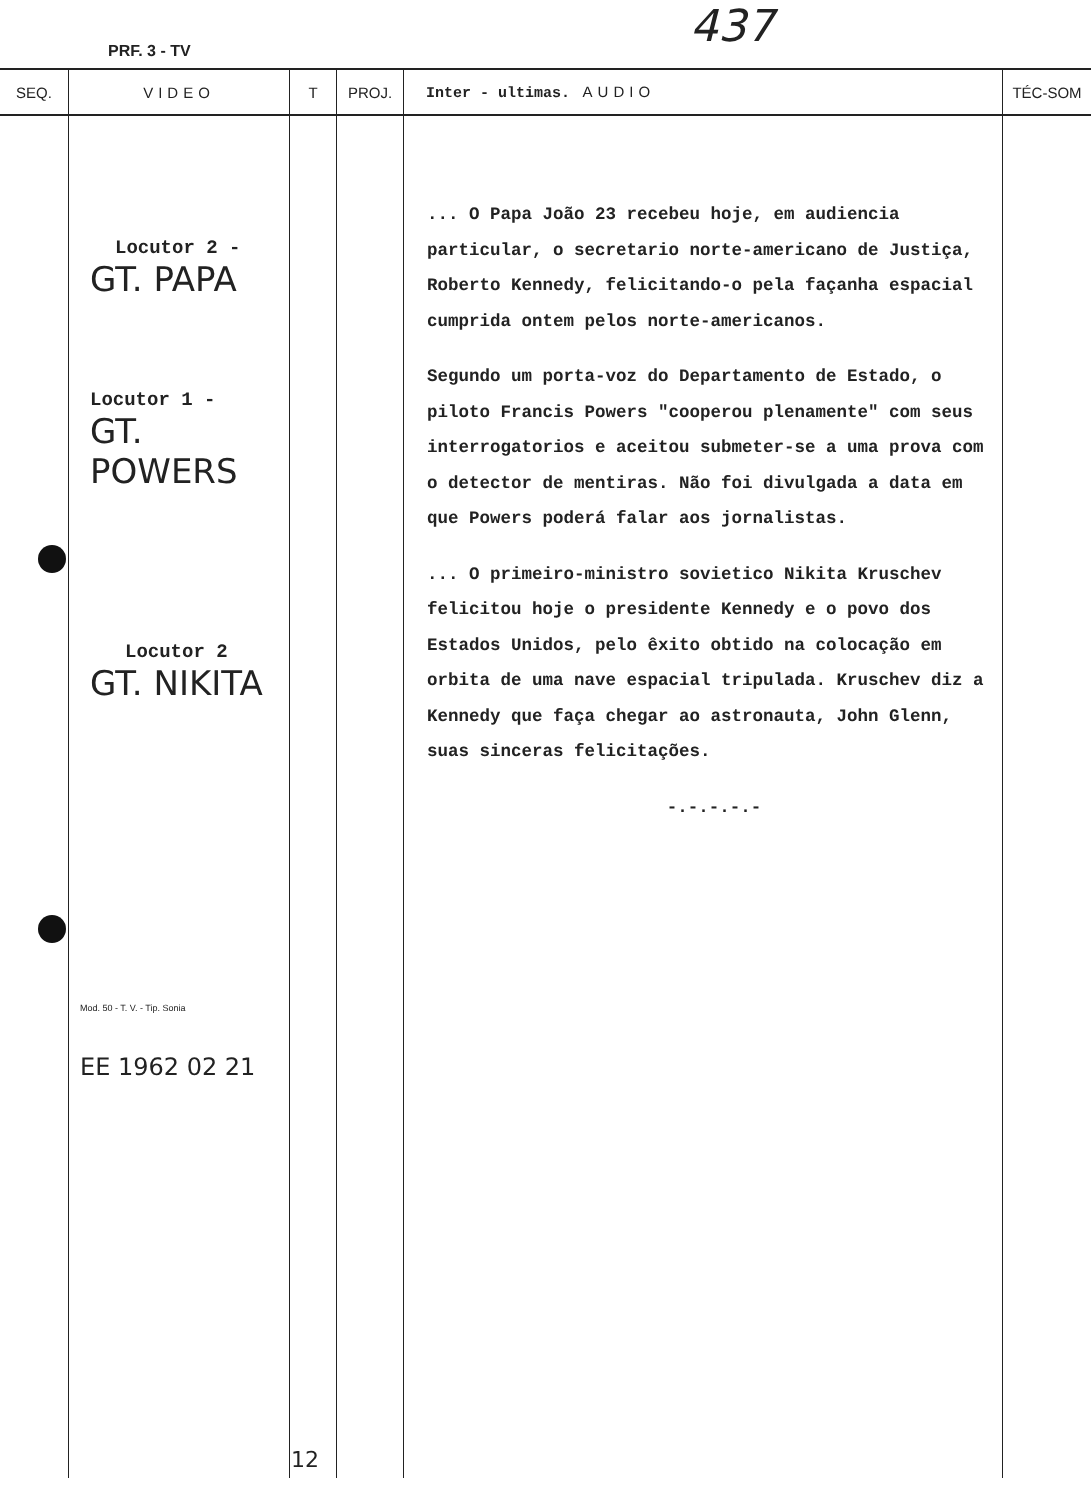PRF. 3 - TV 437
| SEQ. | VIDEO | T | PROJ. | Inter - ultimas. AUDIO | TÉC-SOM |
| --- | --- | --- | --- | --- | --- |
| | Locutor 2 - GT. PAPA Locutor 1 - GT. POWERS Locutor 2 GT. NIKITA Mod. 50 - T. V. - Tip. Sonia EE 1962 02 21 | 12 | | ... O Papa João 23 recebeu hoje, em audiencia particular, o secretario norte-americano de Justiça, Roberto Kennedy, felicitando-o pela façanha espacial cumprida ontem pelos norte-americanos. Segundo um porta-voz do Departamento de Estado, o piloto Francis Powers "cooperou plenamente" com seus interrogatorios e aceitou submeter-se a uma prova com o detector de mentiras. Não foi divulgada a data em que Powers poderá falar aos jornalistas. ... O primeiro-ministro sovietico Nikita Kruschev felicitou hoje o presidente Kennedy e o povo dos Estados Unidos, pelo êxito obtido na colocação em orbita de uma nave espacial tripulada. Kruschev diz a Kennedy que faça chegar ao astronauta, John Glenn, suas sinceras felicitações. -.-.-.-.- | |